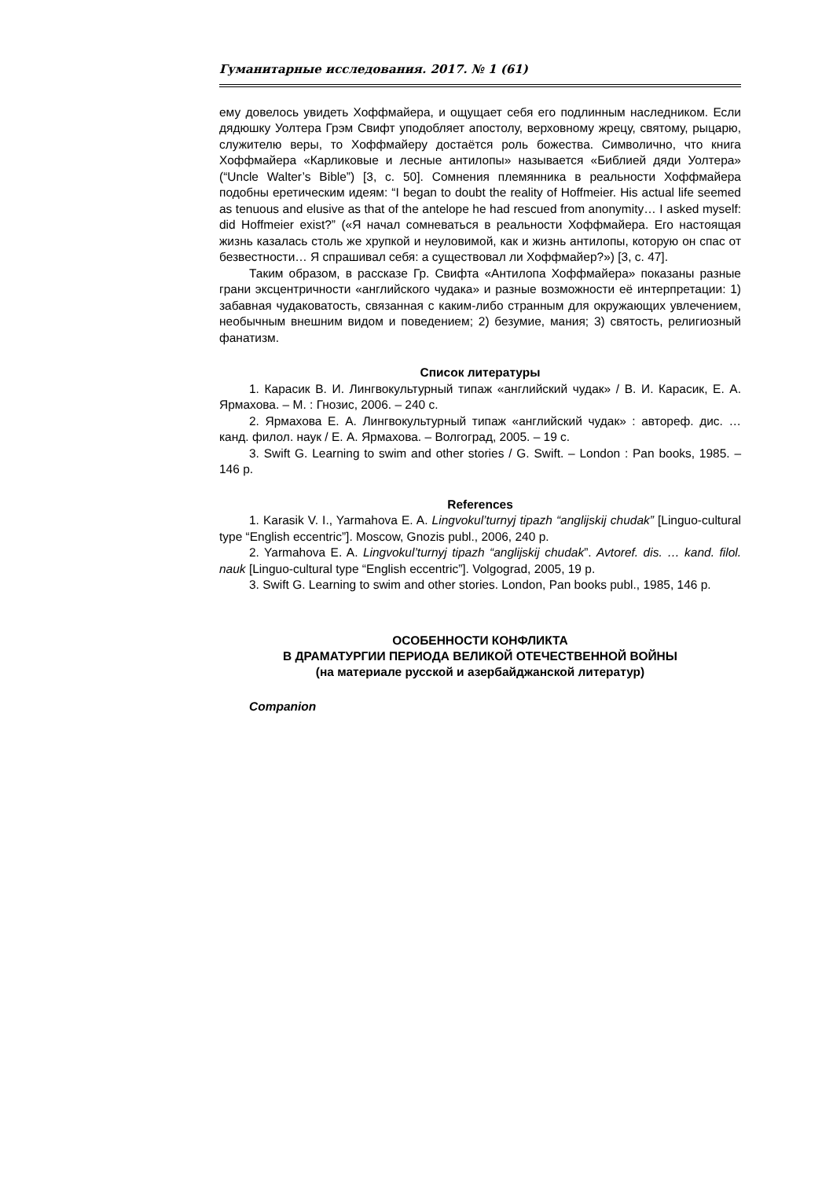Гуманитарные исследования. 2017. № 1 (61)
ему довелось увидеть Хоффмайера, и ощущает себя его подлинным наследником. Если дядюшку Уолтера Грэм Свифт уподобляет апостолу, верховному жрецу, святому, рыцарю, служителю веры, то Хоффмайеру достаётся роль божества. Символично, что книга Хоффмайера «Карликовые и лесные антилопы» называется «Библией дяди Уолтера» (“Uncle Walter’s Bible”) [3, с. 50]. Сомнения племянника в реальности Хоффмайера подобны еретическим идеям: “I began to doubt the reality of Hoffmeier. His actual life seemed as tenuous and elusive as that of the antelope he had rescued from anonymity… I asked myself: did Hoffmeier exist?” («Я начал сомневаться в реальности Хоффмайера. Его настоящая жизнь казалась столь же хрупкой и неуловимой, как и жизнь антилопы, которую он спас от безвестности… Я спрашивал себя: а существовал ли Хоффмайер?») [3, с. 47].
Таким образом, в рассказе Гр. Свифта «Антилопа Хоффмайера» показаны разные грани эксцентричности «английского чудака» и разные возможности её интерпретации: 1) забавная чудаковатость, связанная с каким-либо странным для окружающих увлечением, необычным внешним видом и поведением; 2) безумие, мания; 3) святость, религиозный фанатизм.
Список литературы
1. Карасик В. И. Лингвокультурный типаж «английский чудак» / В. И. Карасик, Е. А. Ярмахова. – М. : Гнозис, 2006. – 240 с.
2. Ярмахова Е. А. Лингвокультурный типаж «английский чудак» : автореф. дис. … канд. филол. наук / Е. А. Ярмахова. – Волгоград, 2005. – 19 с.
3. Swift G. Learning to swim and other stories / G. Swift. – London : Pan books, 1985. – 146 p.
References
1. Karasik V. I., Yarmahova E. A. Lingvokul’turnyj tipazh “anglijskij chudak” [Linguo-cultural type “English eccentric”]. Moscow, Gnozis publ., 2006, 240 p.
2. Yarmahova E. A. Lingvokul’turnyj tipazh “anglijskij chudak”. Avtoref. dis. … kand. filol. nauk [Linguo-cultural type “English eccentric”]. Volgograd, 2005, 19 p.
3. Swift G. Learning to swim and other stories. London, Pan books publ., 1985, 146 p.
ОСОБЕННОСТИ КОНФЛИКТА
В ДРАМАТУРГИИ ПЕРИОДА ВЕЛИКОЙ ОТЕЧЕСТВЕННОЙ ВОЙНЫ
(на материале русской и азербайджанской литератур)
Companion